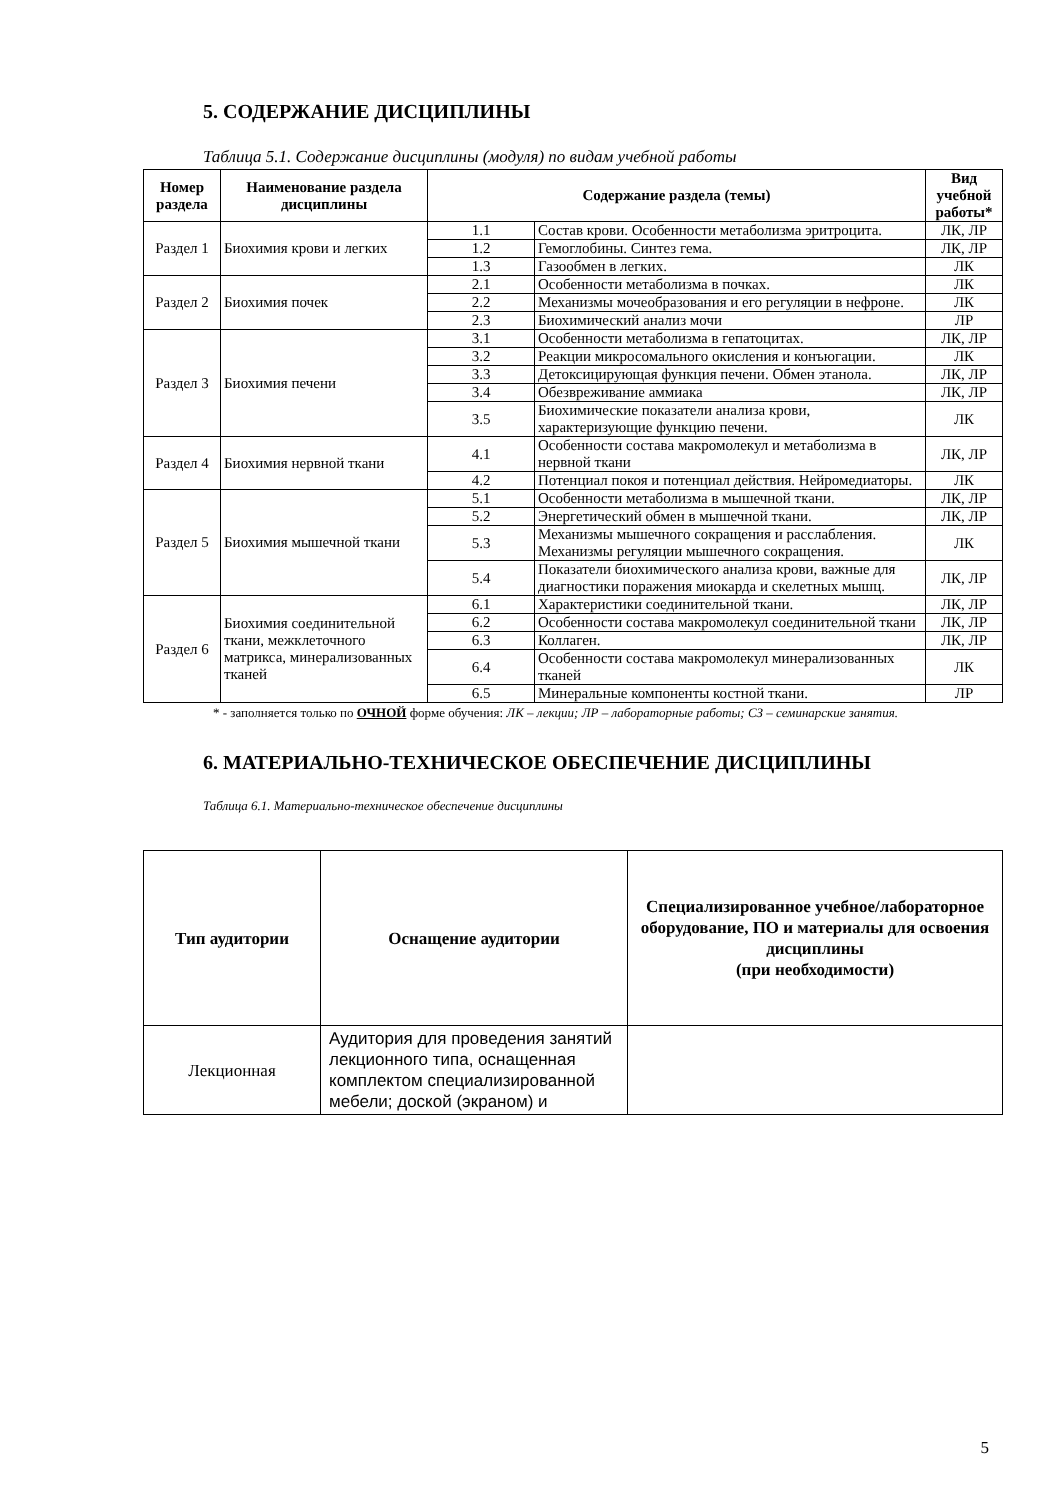5. СОДЕРЖАНИЕ ДИСЦИПЛИНЫ
Таблица 5.1. Содержание дисциплины (модуля) по видам учебной работы
| Номер раздела | Наименование раздела дисциплины | Содержание раздела (темы) | | Вид учебной работы* |
| --- | --- | --- | --- | --- |
| Раздел 1 | Биохимия крови и легких | 1.1 | Состав крови. Особенности метаболизма эритроцита. | ЛК, ЛР |
| | | 1.2 | Гемоглобины. Синтез гема. | ЛК, ЛР |
| | | 1.3 | Газообмен в легких. | ЛК |
| Раздел 2 | Биохимия почек | 2.1 | Особенности метаболизма в почках. | ЛК |
| | | 2.2 | Механизмы мочеобразования и его регуляции в нефроне. | ЛК |
| | | 2.3 | Биохимический анализ мочи | ЛР |
| Раздел 3 | Биохимия печени | 3.1 | Особенности метаболизма в гепатоцитах. | ЛК, ЛР |
| | | 3.2 | Реакции микросомального окисления и конъюгации. | ЛК |
| | | 3.3 | Детоксицирующая функция печени. Обмен этанола. | ЛК, ЛР |
| | | 3.4 | Обезвреживание аммиака | ЛК, ЛР |
| | | 3.5 | Биохимические показатели анализа крови, характеризующие функцию печени. | ЛК |
| Раздел 4 | Биохимия нервной ткани | 4.1 | Особенности состава макромолекул и метаболизма в нервной ткани | ЛК, ЛР |
| | | 4.2 | Потенциал покоя и потенциал действия. Нейромедиаторы. | ЛК |
| Раздел 5 | Биохимия мышечной ткани | 5.1 | Особенности метаболизма в мышечной ткани. | ЛК, ЛР |
| | | 5.2 | Энергетический обмен в мышечной ткани. | ЛК, ЛР |
| | | 5.3 | Механизмы мышечного сокращения и расслабления. Механизмы регуляции мышечного сокращения. | ЛК |
| | | 5.4 | Показатели биохимического анализа крови, важные для диагностики поражения миокарда и скелетных мышц. | ЛК, ЛР |
| Раздел 6 | Биохимия соединительной ткани, межклеточного матрикса, минерализованных тканей | 6.1 | Характеристики соединительной ткани. | ЛК, ЛР |
| | | 6.2 | Особенности состава макромолекул соединительной ткани | ЛК, ЛР |
| | | 6.3 | Коллаген. | ЛК, ЛР |
| | | 6.4 | Особенности состава макромолекул минерализованных тканей | ЛК |
| | | 6.5 | Минеральные компоненты костной ткани. | ЛР |
* - заполняется только по ОЧНОЙ форме обучения: ЛК – лекции; ЛР – лабораторные работы; СЗ – семинарские занятия.
6. МАТЕРИАЛЬНО-ТЕХНИЧЕСКОЕ ОБЕСПЕЧЕНИЕ ДИСЦИПЛИНЫ
Таблица 6.1. Материально-техническое обеспечение дисциплины
| Тип аудитории | Оснащение аудитории | Специализированное учебное/лабораторное оборудование, ПО и материалы для освоения дисциплины (при необходимости) |
| --- | --- | --- |
| Лекционная | Аудитория для проведения занятий лекционного типа, оснащенная комплектом специализированной мебели; доской (экраном) и | |
5